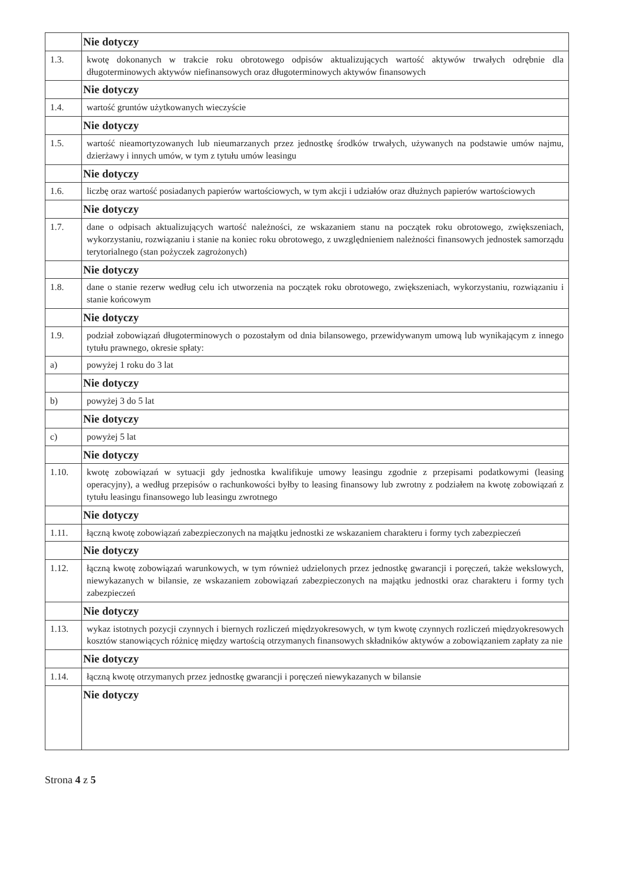| | Nie dotyczy |
| 1.3. | kwotę dokonanych w trakcie roku obrotowego odpisów aktualizujących wartość aktywów trwałych odrębnie dla długoterminowych aktywów niefinansowych oraz długoterminowych aktywów finansowych |
| | Nie dotyczy |
| 1.4. | wartość gruntów użytkowanych wieczyście |
| | Nie dotyczy |
| 1.5. | wartość nieamortyzowanych lub nieumarzanych przez jednostkę środków trwałych, używanych na podstawie umów najmu, dzierżawy i innych umów, w tym z tytułu umów leasingu |
| | Nie dotyczy |
| 1.6. | liczbę oraz wartość posiadanych papierów wartościowych, w tym akcji i udziałów oraz dłużnych papierów wartościowych |
| | Nie dotyczy |
| 1.7. | dane o odpisach aktualizujących wartość należności, ze wskazaniem stanu na początek roku obrotowego, zwiększeniach, wykorzystaniu, rozwiązaniu i stanie na koniec roku obrotowego, z uwzględnieniem należności finansowych jednostek samorządu terytorialnego (stan pożyczek zagrożonych) |
| | Nie dotyczy |
| 1.8. | dane o stanie rezerw według celu ich utworzenia na początek roku obrotowego, zwiększeniach, wykorzystaniu, rozwiązaniu i stanie końcowym |
| | Nie dotyczy |
| 1.9. | podział zobowiązań długoterminowych o pozostałym od dnia bilansowego, przewidywanym umową lub wynikającym z innego tytułu prawnego, okresie spłaty: |
| a) | powyżej 1 roku do 3 lat |
| | Nie dotyczy |
| b) | powyżej 3 do 5 lat |
| | Nie dotyczy |
| c) | powyżej 5 lat |
| | Nie dotyczy |
| 1.10. | kwotę zobowiązań w sytuacji gdy jednostka kwalifikuje umowy leasingu zgodnie z przepisami podatkowymi (leasing operacyjny), a według przepisów o rachunkowości byłby to leasing finansowy lub zwrotny z podziałem na kwotę zobowiązań z tytułu leasingu finansowego lub leasingu zwrotnego |
| | Nie dotyczy |
| 1.11. | łączną kwotę zobowiązań zabezpieczonych na majątku jednostki ze wskazaniem charakteru i formy tych zabezpieczeń |
| | Nie dotyczy |
| 1.12. | łączną kwotę zobowiązań warunkowych, w tym również udzielonych przez jednostkę gwarancji i poręczeń, także wekslowych, niewykazanych w bilansie, ze wskazaniem zobowiązań zabezpieczonych na majątku jednostki oraz charakteru i formy tych zabezpieczeń |
| | Nie dotyczy |
| 1.13. | wykaz istotnych pozycji czynnych i biernych rozliczeń międzyokresowych, w tym kwotę czynnych rozliczeń międzyokresowych kosztów stanowiących różnicę między wartością otrzymanych finansowych składników aktywów a zobowiązaniem zapłaty za nie |
| | Nie dotyczy |
| 1.14. | łączną kwotę otrzymanych przez jednostkę gwarancji i poręczeń niewykazanych w bilansie |
| | Nie dotyczy |
Strona 4 z 5